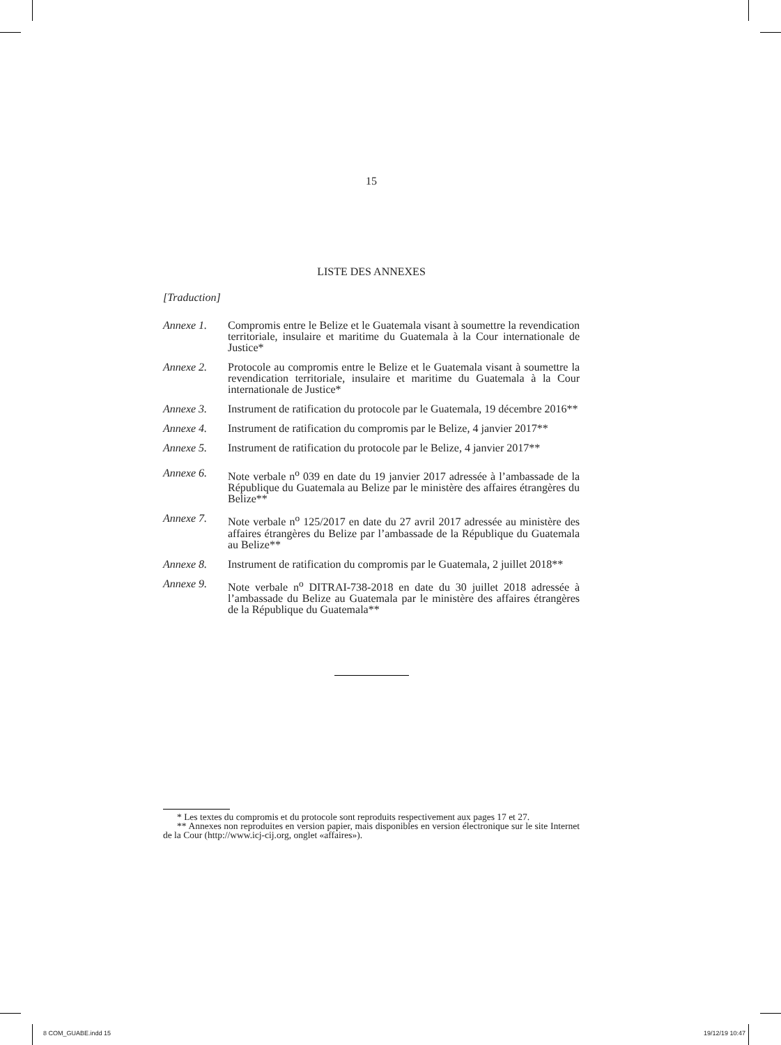15
LISTE DES ANNEXES
[Traduction]
Annexe 1. Compromis entre le Belize et le Guatemala visant à soumettre la revendication territoriale, insulaire et maritime du Guatemala à la Cour internationale de Justice*
Annexe 2. Protocole au compromis entre le Belize et le Guatemala visant à soumettre la revendication territoriale, insulaire et maritime du Guatemala à la Cour internationale de Justice*
Annexe 3. Instrument de ratification du protocole par le Guatemala, 19 décembre 2016**
Annexe 4. Instrument de ratification du compromis par le Belize, 4 janvier 2017**
Annexe 5. Instrument de ratification du protocole par le Belize, 4 janvier 2017**
Annexe 6. Note verbale n<sup>o</sup> 039 en date du 19 janvier 2017 adressée à l’ambassade de la République du Guatemala au Belize par le ministère des affaires étrangères du Belize**
Annexe 7. Note verbale n<sup>o</sup> 125/2017 en date du 27 avril 2017 adressée au ministère des affaires étrangères du Belize par l’ambassade de la République du Guatemala au Belize**
Annexe 8. Instrument de ratification du compromis par le Guatemala, 2 juillet 2018**
Annexe 9. Note verbale n<sup>o</sup> DITRAI-738-2018 en date du 30 juillet 2018 adressée à l’ambassade du Belize au Guatemala par le ministère des affaires étrangères de la République du Guatemala**
* Les textes du compromis et du protocole sont reproduits respectivement aux pages 17 et 27.
** Annexes non reproduites en version papier, mais disponibles en version électronique sur le site Internet de la Cour (http://www.icj-cij.org, onglet «affaires»).
8 COM_GUABE.indd 15 19/12/19 10:47